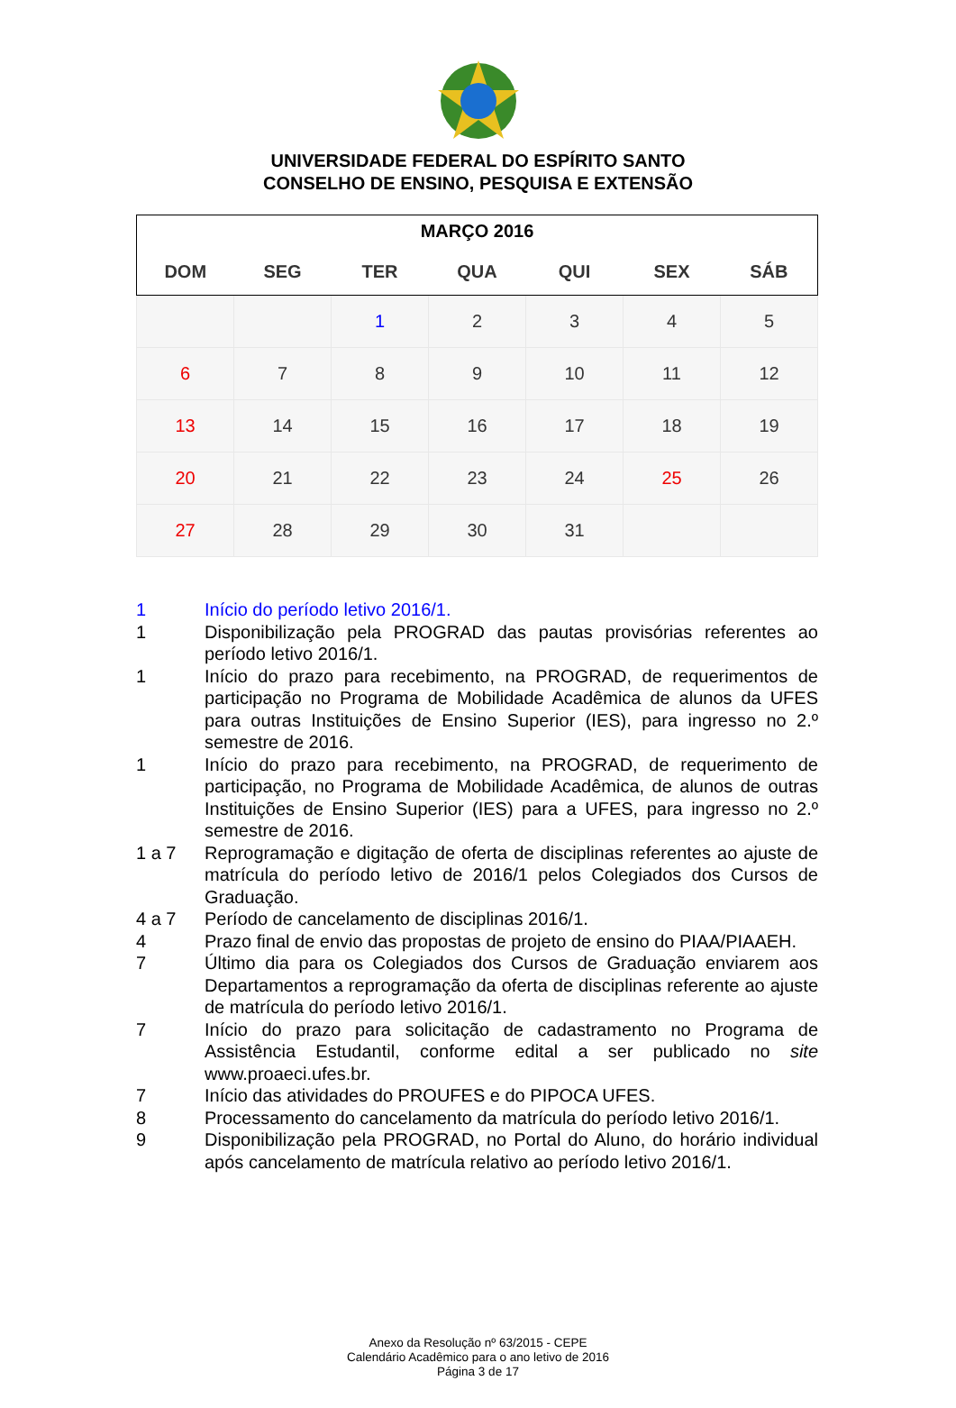UNIVERSIDADE FEDERAL DO ESPÍRITO SANTO
CONSELHO DE ENSINO, PESQUISA E EXTENSÃO
| MARÇO 2016 | | | | | | |
| DOM | SEG | TER | QUA | QUI | SEX | SÁB |
| | | 1 | 2 | 3 | 4 | 5 |
| 6 | 7 | 8 | 9 | 10 | 11 | 12 |
| 13 | 14 | 15 | 16 | 17 | 18 | 19 |
| 20 | 21 | 22 | 23 | 24 | 25 | 26 |
| 27 | 28 | 29 | 30 | 31 | | |
1 Início do período letivo 2016/1.
1 Disponibilização pela PROGRAD das pautas provisórias referentes ao período letivo 2016/1.
1 Início do prazo para recebimento, na PROGRAD, de requerimentos de participação no Programa de Mobilidade Acadêmica de alunos da UFES para outras Instituições de Ensino Superior (IES), para ingresso no 2.º semestre de 2016.
1 Início do prazo para recebimento, na PROGRAD, de requerimento de participação, no Programa de Mobilidade Acadêmica, de alunos de outras Instituições de Ensino Superior (IES) para a UFES, para ingresso no 2.º semestre de 2016.
1 a 7 Reprogramação e digitação de oferta de disciplinas referentes ao ajuste de matrícula do período letivo de 2016/1 pelos Colegiados dos Cursos de Graduação.
4 a 7 Período de cancelamento de disciplinas 2016/1.
4 Prazo final de envio das propostas de projeto de ensino do PIAA/PIAAEH.
7 Último dia para os Colegiados dos Cursos de Graduação enviarem aos Departamentos a reprogramação da oferta de disciplinas referente ao ajuste de matrícula do período letivo 2016/1.
7 Início do prazo para solicitação de cadastramento no Programa de Assistência Estudantil, conforme edital a ser publicado no site www.proaeci.ufes.br.
7 Início das atividades do PROUFES e do PIPOCA UFES.
8 Processamento do cancelamento da matrícula do período letivo 2016/1.
9 Disponibilização pela PROGRAD, no Portal do Aluno, do horário individual após cancelamento de matrícula relativo ao período letivo 2016/1.
Anexo da Resolução nº 63/2015 - CEPE
Calendário Acadêmico para o ano letivo de 2016
Página 3 de 17